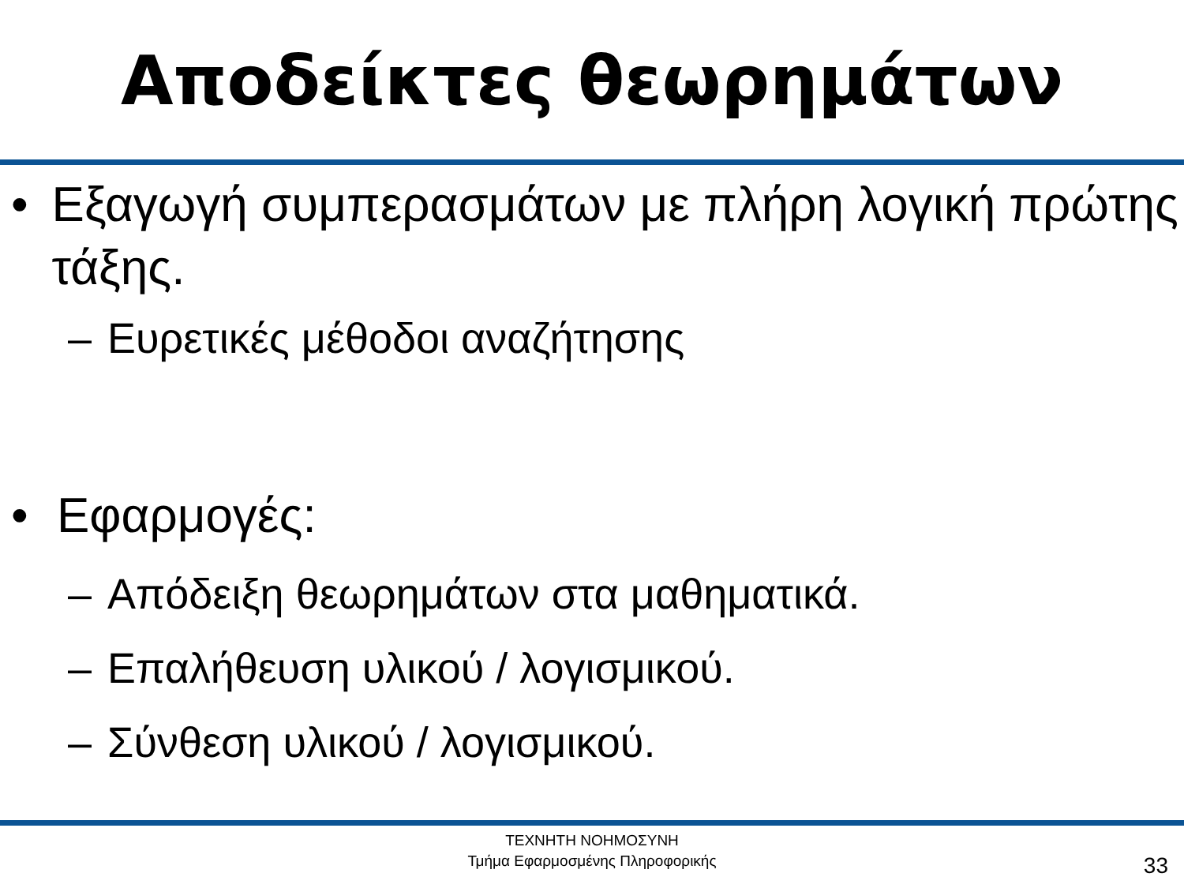Αποδείκτες θεωρημάτων
• Εξαγωγή συμπερασμάτων με πλήρη λογική πρώτης τάξης.
– Ευρετικές μέθοδοι αναζήτησης
• Εφαρμογές:
– Απόδειξη θεωρημάτων στα μαθηματικά.
– Επαλήθευση υλικού / λογισμικού.
– Σύνθεση υλικού / λογισμικού.
ΤΕΧΝΗΤΗ ΝΟΗΜΟΣΥΝΗ
Τμήμα Εφαρμοσμένης Πληροφορικής
33